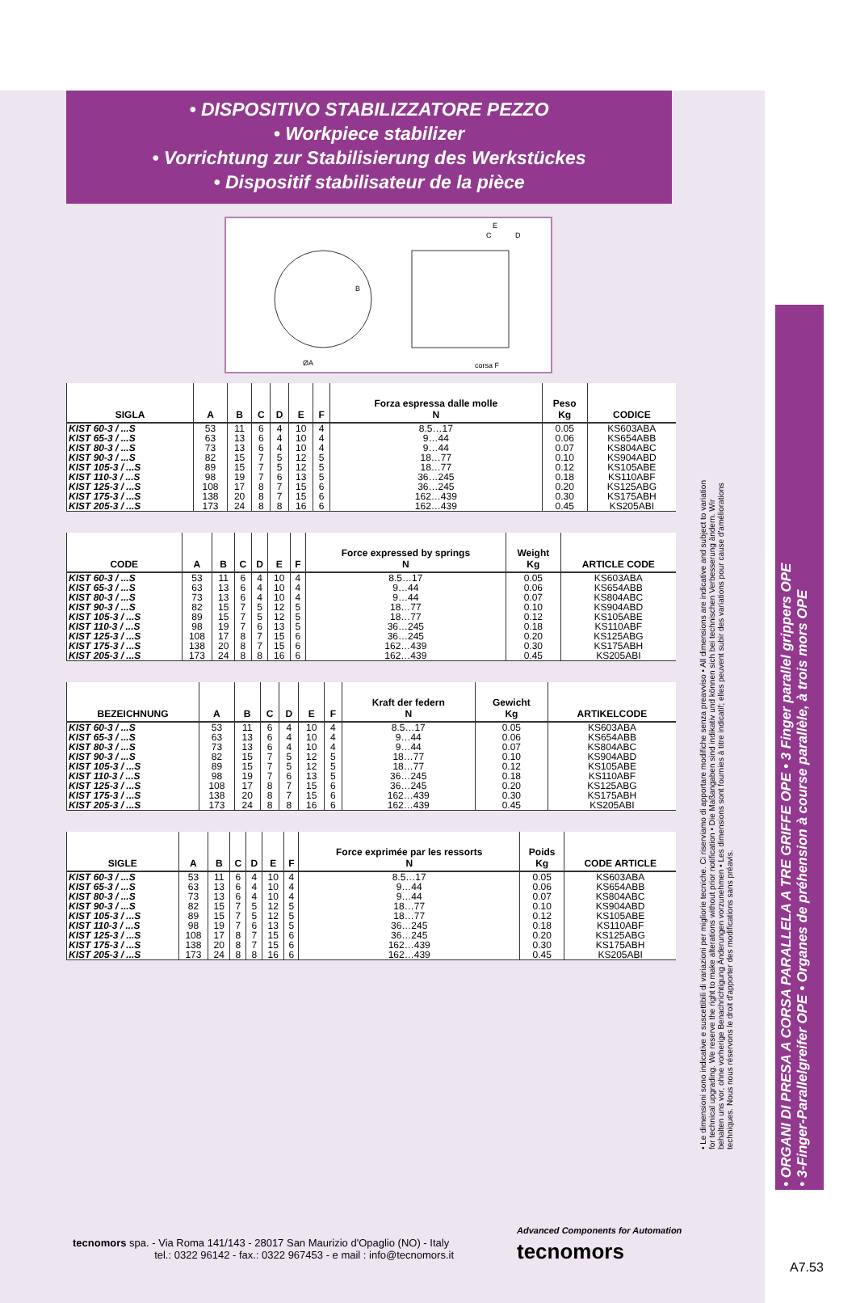• DISPOSITIVO STABILIZZATORE PEZZO
• Workpiece stabilizer
• Vorrichtung zur Stabilisierung des Werkstückes
• Dispositif stabilisateur de la pièce
ØA
B
E
C
D
corsa F
| SIGLA | A | B | C | D | E | F | Forza espressa dalle molle N | Peso Kg | CODICE |
| --- | --- | --- | --- | --- | --- | --- | --- | --- | --- |
| KIST 60-3 / ...S KIST 65-3 / ...S KIST 80-3 / ...S KIST 90-3 / ...S KIST 105-3 / ...S KIST 110-3 / ...S KIST 125-3 / ...S KIST 175-3 / ...S KIST 205-3 / ...S | 53 63 73 82 89 98 108 138 173 | 11 13 13 15 15 19 17 20 24 | 6 6 6 7 7 7 8 8 8 | 4 4 4 5 5 6 7 7 8 | 10 10 10 12 12 13 15 15 16 | 4 4 4 5 5 5 6 6 6 | 8.5…17 9…44 9…44 18…77 18…77 36…245 36…245 162…439 162…439 | 0.05 0.06 0.07 0.10 0.12 0.18 0.20 0.30 0.45 | KS603ABA KS654ABB KS804ABC KS904ABD KS105ABE KS110ABF KS125ABG KS175ABH KS205ABI |
| CODE | A | B | C | D | E | F | Force expressed by springs N | Weight Kg | ARTICLE CODE |
| --- | --- | --- | --- | --- | --- | --- | --- | --- | --- |
| KIST 60-3 / ...S KIST 65-3 / ...S KIST 80-3 / ...S KIST 90-3 / ...S KIST 105-3 / ...S KIST 110-3 / ...S KIST 125-3 / ...S KIST 175-3 / ...S KIST 205-3 / ...S | 53 63 73 82 89 98 108 138 173 | 11 13 13 15 15 19 17 20 24 | 6 6 6 7 7 7 8 8 8 | 4 4 4 5 5 6 7 7 8 | 10 10 10 12 12 13 15 15 16 | 4 4 4 5 5 5 6 6 6 | 8.5…17 9…44 9…44 18…77 18…77 36…245 36…245 162…439 162…439 | 0.05 0.06 0.07 0.10 0.12 0.18 0.20 0.30 0.45 | KS603ABA KS654ABB KS804ABC KS904ABD KS105ABE KS110ABF KS125ABG KS175ABH KS205ABI |
| BEZEICHNUNG | A | B | C | D | E | F | Kraft der federn N | Gewicht Kg | ARTIKELCODE |
| --- | --- | --- | --- | --- | --- | --- | --- | --- | --- |
| KIST 60-3 / ...S KIST 65-3 / ...S KIST 80-3 / ...S KIST 90-3 / ...S KIST 105-3 / ...S KIST 110-3 / ...S KIST 125-3 / ...S KIST 175-3 / ...S KIST 205-3 / ...S | 53 63 73 82 89 98 108 138 173 | 11 13 13 15 15 19 17 20 24 | 6 6 6 7 7 7 8 8 8 | 4 4 4 5 5 6 7 7 8 | 10 10 10 12 12 13 15 15 16 | 4 4 4 5 5 5 6 6 6 | 8.5…17 9…44 9…44 18…77 18…77 36…245 36…245 162…439 162…439 | 0.05 0.06 0.07 0.10 0.12 0.18 0.20 0.30 0.45 | KS603ABA KS654ABB KS804ABC KS904ABD KS105ABE KS110ABF KS125ABG KS175ABH KS205ABI |
| SIGLE | A | B | C | D | E | F | Force exprimée par les ressorts N | Poids Kg | CODE ARTICLE |
| --- | --- | --- | --- | --- | --- | --- | --- | --- | --- |
| KIST 60-3 / ...S KIST 65-3 / ...S KIST 80-3 / ...S KIST 90-3 / ...S KIST 105-3 / ...S KIST 110-3 / ...S KIST 125-3 / ...S KIST 175-3 / ...S KIST 205-3 / ...S | 53 63 73 82 89 98 108 138 173 | 11 13 13 15 15 19 17 20 24 | 6 6 6 7 7 7 8 8 8 | 4 4 4 5 5 6 7 7 8 | 10 10 10 12 12 13 15 15 16 | 4 4 4 5 5 5 6 6 6 | 8.5…17 9…44 9…44 18…77 18…77 36…245 36…245 162…439 162…439 | 0.05 0.06 0.07 0.10 0.12 0.18 0.20 0.30 0.45 | KS603ABA KS654ABB KS804ABC KS904ABD KS105ABE KS110ABF KS125ABG KS175ABH KS205ABI |
• Le dimensioni sono indicative e suscettibili di variazioni per migliorie tecniche. Ci riserviamo di apportare modifiche senza preavviso • All dimensions are indicative and subject to variation for technical upgrading. We reserve the right to make alterations without prior notification • Die Maßangaben sind indikativ und können sich bei technischen Verbesserung ändern. Wir behalten uns vor, ohne vorherige Benachrichtigung Änderungen vorzunehmen • Les dimensions sont fournies à titre indicatif; elles peuvent subir des variations pour cause d'améliorations techniques. Nous nous réservons le droit d'apporter des modifications sans préavis.
• ORGANI DI PRESA A CORSA PARALLELA A TRE GRIFFE OPE • 3 Finger parallel grippers OPE
• 3-Finger-Parallelgreifer OPE • Organes de préhension à course parallèle, à trois mors OPE
tecnomors spa. - Via Roma 141/143 - 28017 San Maurizio d'Opaglio (NO) - Italy
tel.: 0322 96142 - fax.: 0322 967453 - e mail : info@tecnomors.it
Advanced Components for Automation
tecnomors
A7.53